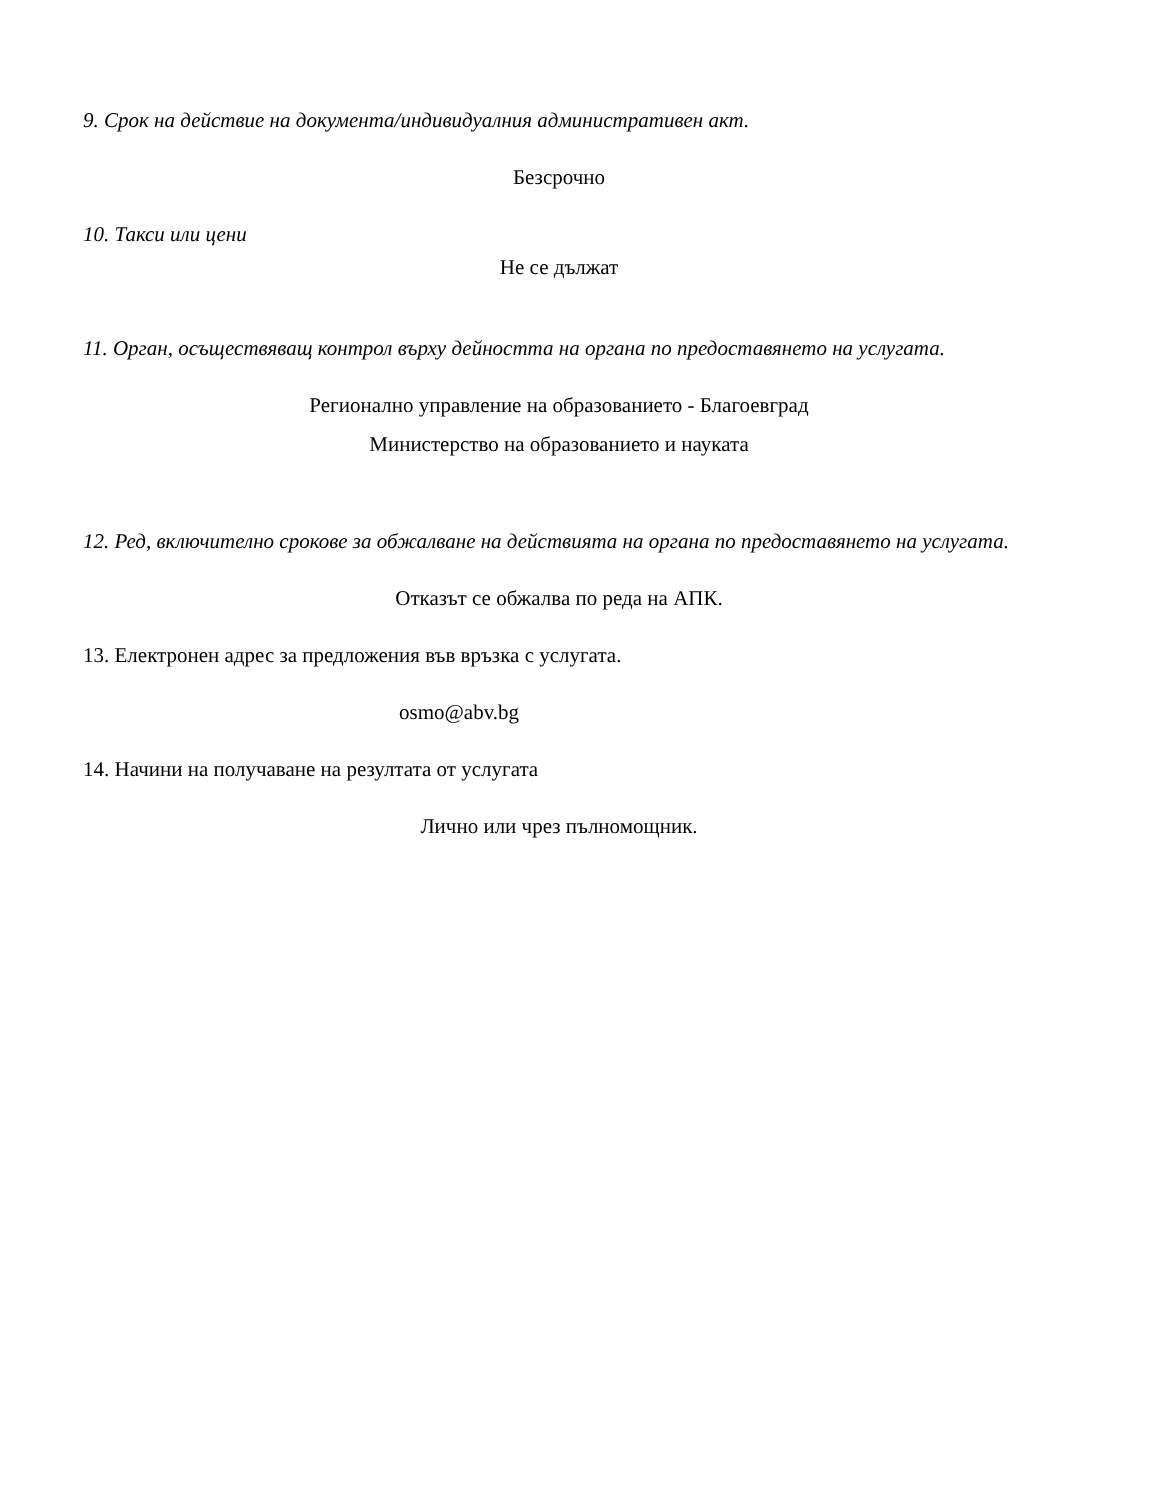9. Срок на действие на документа/индивидуалния административен акт.
Безсрочно
10. Такси или цени
Не се дължат
11. Орган, осъществяващ контрол върху дейността на органа по предоставянето на услугата.
Регионално управление на образованието - Благоевград
Министерство на образованието и науката
12. Ред, включително срокове за обжалване на действията на органа по предоставянето на услугата.
Отказът се обжалва по реда на АПК.
13. Електронен адрес за предложения във връзка с услугата.
osmo@abv.bg
14. Начини на получаване на резултата от услугата
Лично или чрез пълномощник.